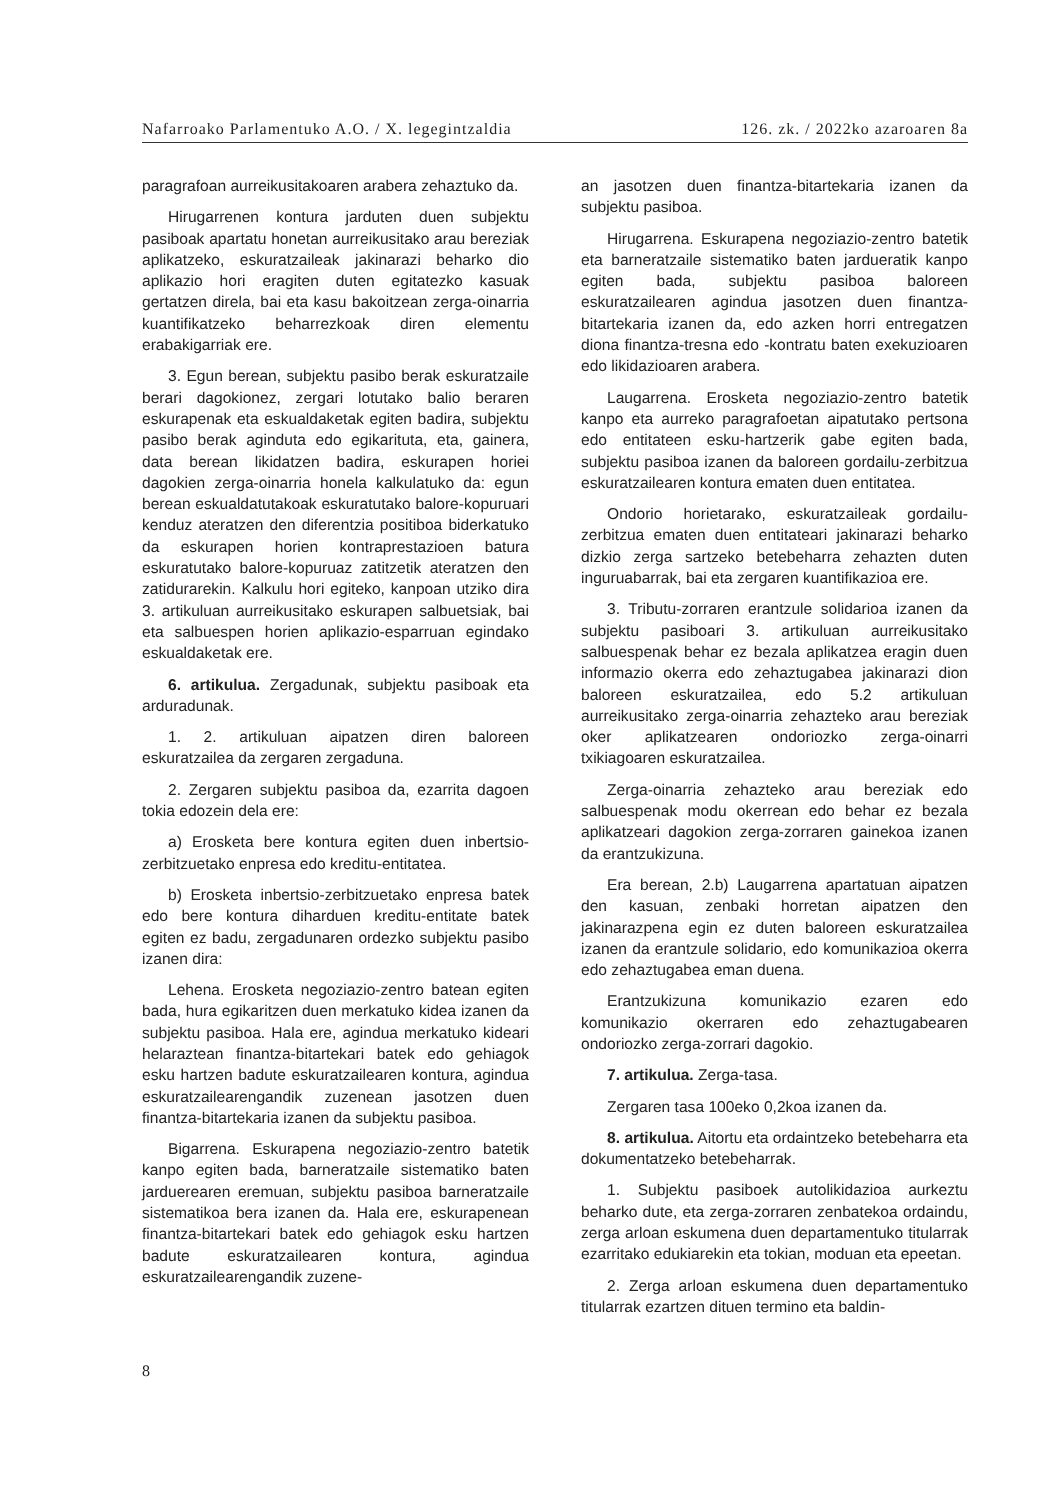Nafarroako Parlamentuko A.O. / X. legegintzaldia 126. zk. / 2022ko azaroaren 8a
paragrafoan aurreikusitakoaren arabera zehaztuko da.
Hirugarrenen kontura jarduten duen subjektu pasiboak apartatu honetan aurreikusitako arau bereziak aplikatzeko, eskuratzaileak jakinarazi beharko dio aplikazio hori eragiten duten egitatezko kasuak gertatzen direla, bai eta kasu bakoitzean zerga-oinarria kuantifikatzeko beharrezkoak diren elementu erabakigarriak ere.
3. Egun berean, subjektu pasibo berak eskuratzaile berari dagokionez, zergari lotutako balio beraren eskurapenak eta eskualdaketak egiten badira, subjektu pasibo berak aginduta edo egikarituta, eta, gainera, data berean likidatzen badira, eskurapen horiei dagokien zerga-oinarria honela kalkulatuko da: egun berean eskualdatutakoak eskuratutako balore-kopuruari kenduz ateratzen den diferentzia positiboa biderkatuko da eskurapen horien kontraprestazioen batura eskuratutako balore-kopuruaz zatitzetik ateratzen den zatidurarekin. Kalkulu hori egiteko, kanpoan utziko dira 3. artikuluan aurreikusitako eskurapen salbuetsiak, bai eta salbuespen horien aplikazio-esparruan egindako eskualdaketak ere.
6. artikulua. Zergadunak, subjektu pasiboak eta arduradunak.
1. 2. artikuluan aipatzen diren baloreen eskuratzailea da zergaren zergaduna.
2. Zergaren subjektu pasiboa da, ezarrita dagoen tokia edozein dela ere:
a) Erosketa bere kontura egiten duen inbertsio-zerbitzuetako enpresa edo kreditu-entitatea.
b) Erosketa inbertsio-zerbitzuetako enpresa batek edo bere kontura diharduen kreditu-entitate batek egiten ez badu, zergadunaren ordezko subjektu pasibo izanen dira:
Lehena. Erosketa negoziazio-zentro batean egiten bada, hura egikaritzen duen merkatuko kidea izanen da subjektu pasiboa. Hala ere, agindua merkatuko kideari helaraztean finantza-bitartekari batek edo gehiagok esku hartzen badute eskuratzailearen kontura, agindua eskuratzailearengandik zuzenean jasotzen duen finantza-bitartekaria izanen da subjektu pasiboa.
Bigarrena. Eskurapena negoziazio-zentro batetik kanpo egiten bada, barneratzaile sistematiko baten jarduerearen eremuan, subjektu pasiboa barneratzaile sistematikoa bera izanen da. Hala ere, eskurapenean finantza-bitartekari batek edo gehiagok esku hartzen badute eskuratzailearen kontura, agindua eskuratzailearengandik zuzene-
an jasotzen duen finantza-bitartekaria izanen da subjektu pasiboa.
Hirugarrena. Eskurapena negoziazio-zentro batetik eta barneratzaile sistematiko baten jardueratik kanpo egiten bada, subjektu pasiboa baloreen eskuratzailearen agindua jasotzen duen finantza-bitartekaria izanen da, edo azken horri entregatzen diona finantza-tresna edo -kontratu baten exekuzioaren edo likidazioaren arabera.
Laugarrena. Erosketa negoziazio-zentro batetik kanpo eta aurreko paragrafoetan aipatutako pertsona edo entitateen esku-hartzerik gabe egiten bada, subjektu pasiboa izanen da baloreen gordailu-zerbitzua eskuratzailearen kontura ematen duen entitatea.
Ondorio horietarako, eskuratzaileak gordailu-zerbitzua ematen duen entitateari jakinarazi beharko dizkio zerga sartzeko betebeharra zehazten duten inguruabarrak, bai eta zergaren kuantifikazioa ere.
3. Tributu-zorraren erantzule solidarioa izanen da subjektu pasiboari 3. artikuluan aurreikusitako salbuespenak behar ez bezala aplikatzea eragin duen informazio okerra edo zehaztugabea jakinarazi dion baloreen eskuratzailea, edo 5.2 artikuluan aurreikusitako zerga-oinarria zehazteko arau bereziak oker aplikatzearen ondoriozko zerga-oinarri txikiagoaren eskuratzailea.
Zerga-oinarria zehazteko arau bereziak edo salbuespenak modu okerrean edo behar ez bezala aplikatzeari dagokion zerga-zorraren gainekoa izanen da erantzukizuna.
Era berean, 2.b) Laugarrena apartatuan aipatzen den kasuan, zenbaki horretan aipatzen den jakinarazpena egin ez duten baloreen eskuratzailea izanen da erantzule solidario, edo komunikazioa okerra edo zehaztugabea eman duena.
Erantzukizuna komunikazio ezaren edo komunikazio okerraren edo zehaztugabearen ondoriozko zerga-zorrari dagokio.
7. artikulua. Zerga-tasa.
Zergaren tasa 100eko 0,2koa izanen da.
8. artikulua. Aitortu eta ordaintzeko betebeharra eta dokumentatzeko betebeharrak.
1. Subjektu pasiboek autolikidazioa aurkeztu beharko dute, eta zerga-zorraren zenbatekoa ordaindu, zerga arloan eskumena duen departamentuko titularrak ezarritako edukiarekin eta tokian, moduan eta epeetan.
2. Zerga arloan eskumena duen departamentuko titularrak ezartzen dituen termino eta baldin-
8